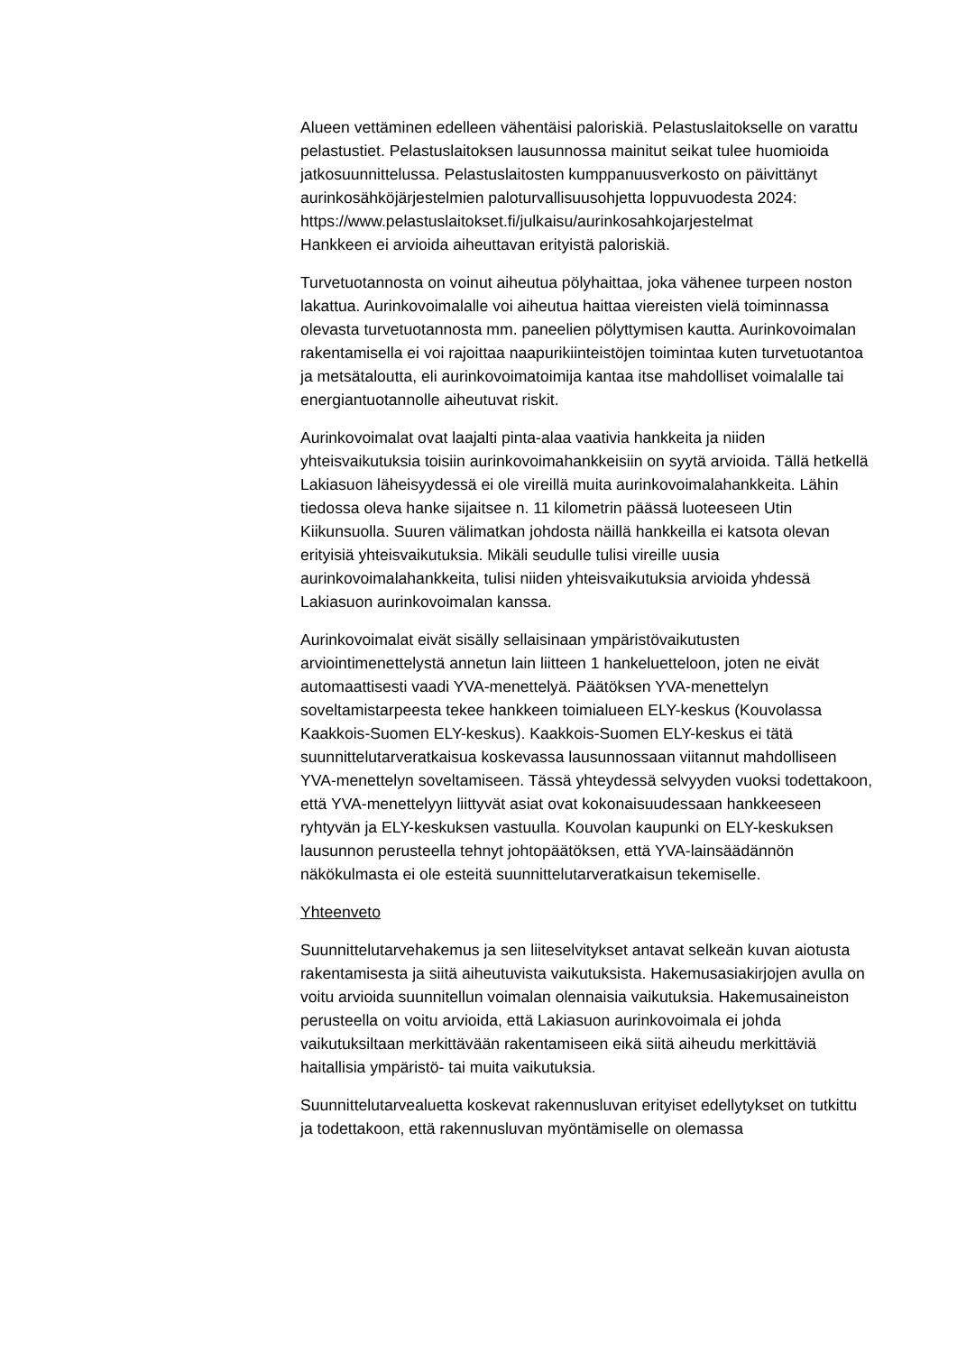Alueen vettäminen edelleen vähentäisi paloriskiä. Pelastuslaitokselle on varattu pelastustiet. Pelastuslaitoksen lausunnossa mainitut seikat tulee huomioida jatkosuunnittelussa. Pelastuslaitosten kumppanuusverkosto on päivittänyt aurinkosähköjärjestelmien paloturvallisuusohjetta loppuvuodesta 2024:
https://www.pelastuslaitokset.fi/julkaisu/aurinkosahkojarjestelmat
Hankkeen ei arvioida aiheuttavan erityistä paloriskiä.
Turvetuotannosta on voinut aiheutua pölyhaittaa, joka vähenee turpeen noston lakattua. Aurinkovoimalalle voi aiheutua haittaa viereisten vielä toiminnassa olevasta turvetuotannosta mm. paneelien pölyttymisen kautta. Aurinkovoimalan rakentamisella ei voi rajoittaa naapurikiinteistöjen toimintaa kuten turvetuotantoa ja metsätaloutta, eli aurinkovoimatoimija kantaa itse mahdolliset voimalalle tai energiantuotannolle aiheutuvat riskit.
Aurinkovoimalat ovat laajalti pinta-alaa vaativia hankkeita ja niiden yhteisvaikutuksia toisiin aurinkovoimahankkeisiin on syytä arvioida. Tällä hetkellä Lakiasuon läheisyydessä ei ole vireillä muita aurinkovoimalahankkeita. Lähin tiedossa oleva hanke sijaitsee n. 11 kilometrin päässä luoteeseen Utin Kiikunsuolla. Suuren välimatkan johdosta näillä hankkeilla ei katsota olevan erityisiä yhteisvaikutuksia. Mikäli seudulle tulisi vireille uusia aurinkovoimalahankkeita, tulisi niiden yhteisvaikutuksia arvioida yhdessä Lakiasuon aurinkovoimalan kanssa.
Aurinkovoimalat eivät sisälly sellaisinaan ympäristövaikutusten arviointimenettelystä annetun lain liitteen 1 hankeluetteloon, joten ne eivät automaattisesti vaadi YVA-menettelyä. Päätöksen YVA-menettelyn soveltamistarpeesta tekee hankkeen toimialueen ELY-keskus (Kouvolassa Kaakkois-Suomen ELY-keskus). Kaakkois-Suomen ELY-keskus ei tätä suunnittelutarveratkaisua koskevassa lausunnossaan viitannut mahdolliseen YVA-menettelyn soveltamiseen. Tässä yhteydessä selvyyden vuoksi todettakoon, että YVA-menettelyyn liittyvät asiat ovat kokonaisuudessaan hankkeeseen ryhtyvän ja ELY-keskuksen vastuulla. Kouvolan kaupunki on ELY-keskuksen lausunnon perusteella tehnyt johtopäätöksen, että YVA-lainsäädännön näkökulmasta ei ole esteitä suunnittelutarveratkaisun tekemiselle.
Yhteenveto
Suunnittelutarvehakemus ja sen liiteselvitykset antavat selkeän kuvan aiotusta rakentamisesta ja siitä aiheutuvista vaikutuksista. Hakemusasiakirjojen avulla on voitu arvioida suunnitellun voimalan olennaisia vaikutuksia. Hakemusaineiston perusteella on voitu arvioida, että Lakiasuon aurinkovoimala ei johda vaikutuksiltaan merkittävään rakentamiseen eikä siitä aiheudu merkittäviä haitallisia ympäristö- tai muita vaikutuksia.
Suunnittelutarvealuetta koskevat rakennusluvan erityiset edellytykset on tutkittu ja todettakoon, että rakennusluvan myöntämiselle on olemassa